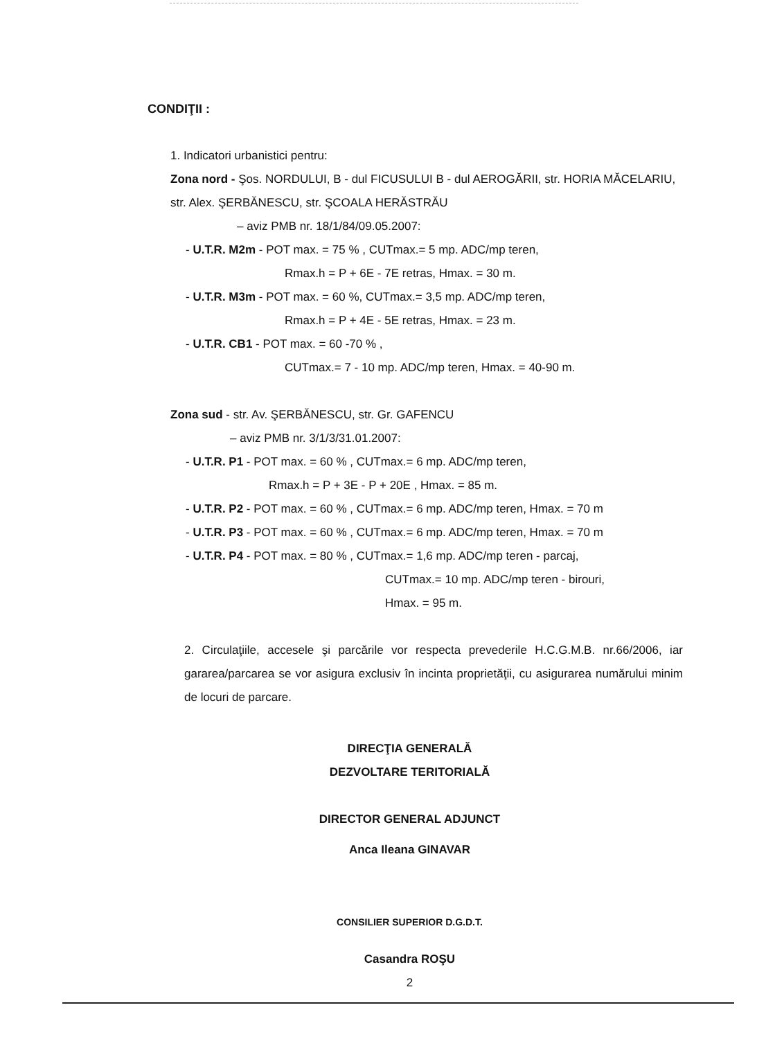CONDIŢII :
1. Indicatori urbanistici pentru:
Zona nord - Şos. NORDULUI, B - dul FICUSULUI B - dul AEROGĂRII, str. HORIA MĂCELARIU, str. Alex. ŞERBĂNESCU, str. ŞCOALA HERĂSTRĂU
– aviz PMB nr. 18/1/84/09.05.2007:
- U.T.R. M2m - POT max. = 75 % , CUTmax.= 5 mp. ADC/mp teren,
Rmax.h = P + 6E - 7E retras, Hmax. = 30 m.
- U.T.R. M3m - POT max. = 60 %, CUTmax.= 3,5 mp. ADC/mp teren,
Rmax.h = P + 4E - 5E retras, Hmax. = 23 m.
- U.T.R. CB1 - POT max. = 60 -70 % ,
CUTmax.= 7 - 10 mp. ADC/mp teren, Hmax. = 40-90 m.
Zona sud - str. Av. ŞERBĂNESCU, str. Gr. GAFENCU
– aviz PMB nr. 3/1/3/31.01.2007:
- U.T.R. P1 - POT max. = 60 % , CUTmax.= 6 mp. ADC/mp teren,
Rmax.h = P + 3E - P + 20E , Hmax. = 85 m.
- U.T.R. P2 - POT max. = 60 % , CUTmax.= 6 mp. ADC/mp teren, Hmax. = 70 m
- U.T.R. P3 - POT max. = 60 % , CUTmax.= 6 mp. ADC/mp teren, Hmax. = 70 m
- U.T.R. P4 - POT max. = 80 % , CUTmax.= 1,6 mp. ADC/mp teren - parcaj,
CUTmax.= 10 mp. ADC/mp teren - birouri,
Hmax. = 95 m.
2. Circulaţiile, accesele şi parcările vor respecta prevederile H.C.G.M.B. nr.66/2006, iar gararea/parcarea se vor asigura exclusiv în incinta proprietăţii, cu asigurarea numărului minim de locuri de parcare.
DIRECŢIA GENERALĂ
DEZVOLTARE TERITORIALĂ
DIRECTOR GENERAL ADJUNCT
Anca Ileana GINAVAR
CONSILIER SUPERIOR D.G.D.T.
Casandra ROŞU
2